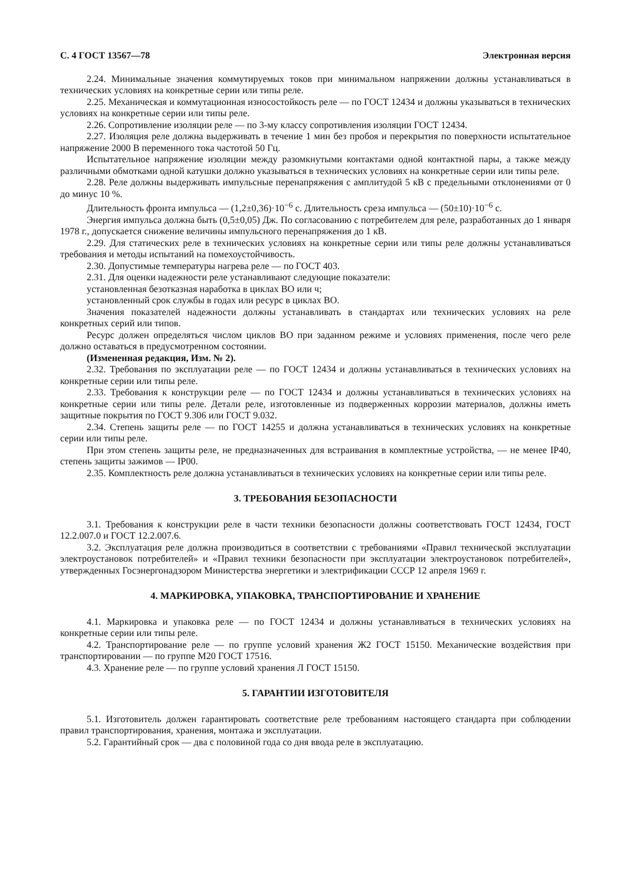С. 4 ГОСТ 13567—78 Электронная версия
2.24. Минимальные значения коммутируемых токов при минимальном напряжении должны устанавливаться в технических условиях на конкретные серии или типы реле.
2.25. Механическая и коммутационная износостойкость реле — по ГОСТ 12434 и должны указываться в технических условиях на конкретные серии или типы реле.
2.26. Сопротивление изоляции реле — по 3-му классу сопротивления изоляции ГОСТ 12434.
2.27. Изоляция реле должна выдерживать в течение 1 мин без пробоя и перекрытия по поверхности испытательное напряжение 2000 В переменного тока частотой 50 Гц.
Испытательное напряжение изоляции между разомкнутыми контактами одной контактной пары, а также между различными обмотками одной катушки должно указываться в технических условиях на конкретные серии или типы реле.
2.28. Реле должны выдерживать импульсные перенапряжения с амплитудой 5 кВ с предельными отклонениями от 0 до минус 10 %.
Длительность фронта импульса — (1,2±0,36)·10<sup>−6</sup> с. Длительность среза импульса — (50±10)·10<sup>−6</sup> с.
Энергия импульса должна быть (0,5±0,05) Дж. По согласованию с потребителем для реле, разработанных до 1 января 1978 г., допускается снижение величины импульсного перенапряжения до 1 кВ.
2.29. Для статических реле в технических условиях на конкретные серии или типы реле должны устанавливаться требования и методы испытаний на помехоустойчивость.
2.30. Допустимые температуры нагрева реле — по ГОСТ 403.
2.31. Для оценки надежности реле устанавливают следующие показатели:
установленная безотказная наработка в циклах ВО или ч;
установленный срок службы в годах или ресурс в циклах ВО.
Значения показателей надежности должны устанавливать в стандартах или технических условиях на реле конкретных серий или типов.
Ресурс должен определяться числом циклов ВО при заданном режиме и условиях применения, после чего реле должно оставаться в предусмотренном состоянии.
(Измененная редакция, Изм. № 2).
2.32. Требования по эксплуатации реле — по ГОСТ 12434 и должны устанавливаться в технических условиях на конкретные серии или типы реле.
2.33. Требования к конструкции реле — по ГОСТ 12434 и должны устанавливаться в технических условиях на конкретные серии или типы реле. Детали реле, изготовленные из подверженных коррозии материалов, должны иметь защитные покрытия по ГОСТ 9.306 или ГОСТ 9.032.
2.34. Степень защиты реле — по ГОСТ 14255 и должна устанавливаться в технических условиях на конкретные серии или типы реле.
При этом степень защиты реле, не предназначенных для встраивания в комплектные устройства, — не менее IP40, степень защиты зажимов — IP00.
2.35. Комплектность реле должна устанавливаться в технических условиях на конкретные серии или типы реле.
3. ТРЕБОВАНИЯ БЕЗОПАСНОСТИ
3.1. Требования к конструкции реле в части техники безопасности должны соответствовать ГОСТ 12434, ГОСТ 12.2.007.0 и ГОСТ 12.2.007.6.
3.2. Эксплуатация реле должна производиться в соответствии с требованиями «Правил технической эксплуатации электроустановок потребителей» и «Правил техники безопасности при эксплуатации электроустановок потребителей», утвержденных Госэнергонадзором Министерства энергетики и электрификации СССР 12 апреля 1969 г.
4. МАРКИРОВКА, УПАКОВКА, ТРАНСПОРТИРОВАНИЕ И ХРАНЕНИЕ
4.1. Маркировка и упаковка реле — по ГОСТ 12434 и должны устанавливаться в технических условиях на конкретные серии или типы реле.
4.2. Транспортирование реле — по группе условий хранения Ж2 ГОСТ 15150. Механические воздействия при транспортировании — по группе М20 ГОСТ 17516.
4.3. Хранение реле — по группе условий хранения Л ГОСТ 15150.
5. ГАРАНТИИ ИЗГОТОВИТЕЛЯ
5.1. Изготовитель должен гарантировать соответствие реле требованиям настоящего стандарта при соблюдении правил транспортирования, хранения, монтажа и эксплуатации.
5.2. Гарантийный срок — два с половиной года со дня ввода реле в эксплуатацию.